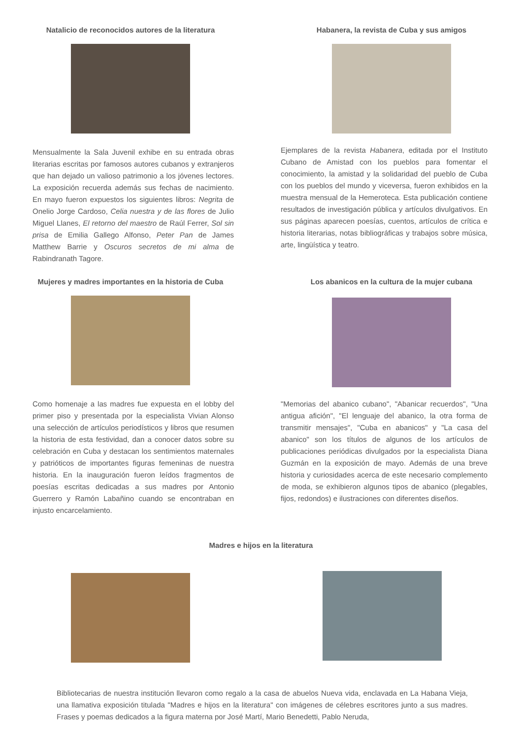Natalicio de reconocidos autores de la literatura
Mensualmente la Sala Juvenil exhibe en su entrada obras literarias escritas por famosos autores cubanos y extranjeros que han dejado un valioso patrimonio a los jóvenes lectores. La exposición recuerda además sus fechas de nacimiento. En mayo fueron expuestos los siguientes libros: Negrita de Onelio Jorge Cardoso, Celia nuestra y de las flores de Julio Miguel Llanes, El retorno del maestro de Raúl Ferrer, Sol sin prisa de Emilia Gallego Alfonso, Peter Pan de James Matthew Barrie y Oscuros secretos de mi alma de Rabindranath Tagore.
Habanera, la revista de Cuba y sus amigos
Ejemplares de la revista Habanera, editada por el Instituto Cubano de Amistad con los pueblos para fomentar el conocimiento, la amistad y la solidaridad del pueblo de Cuba con los pueblos del mundo y viceversa, fueron exhibidos en la muestra mensual de la Hemeroteca. Esta publicación contiene resultados de investigación pública y artículos divulgativos. En sus páginas aparecen poesías, cuentos, artículos de crítica e historia literarias, notas bibliográficas y trabajos sobre música, arte, lingüística y teatro.
Mujeres y madres importantes en la historia de Cuba
Como homenaje a las madres fue expuesta en el lobby del primer piso y presentada por la especialista Vivian Alonso una selección de artículos periodísticos y libros que resumen la historia de esta festividad, dan a conocer datos sobre su celebración en Cuba y destacan los sentimientos maternales y patrióticos de importantes figuras femeninas de nuestra historia. En la inauguración fueron leídos fragmentos de poesías escritas dedicadas a sus madres por Antonio Guerrero y Ramón Labañino cuando se encontraban en injusto encarcelamiento.
Los abanicos en la cultura de la mujer cubana
"Memorias del abanico cubano", "Abanicar recuerdos", "Una antigua afición", "El lenguaje del abanico, la otra forma de transmitir mensajes", "Cuba en abanicos" y "La casa del abanico" son los títulos de algunos de los artículos de publicaciones periódicas divulgados por la especialista Diana Guzmán en la exposición de mayo. Además de una breve historia y curiosidades acerca de este necesario complemento de moda, se exhibieron algunos tipos de abanico (plegables, fijos, redondos) e ilustraciones con diferentes diseños.
Madres e hijos en la literatura
Bibliotecarias de nuestra institución llevaron como regalo a la casa de abuelos Nueva vida, enclavada en La Habana Vieja, una llamativa exposición titulada "Madres e hijos en la literatura" con imágenes de célebres escritores junto a sus madres. Frases y poemas dedicados a la figura materna por José Martí, Mario Benedetti, Pablo Neruda,